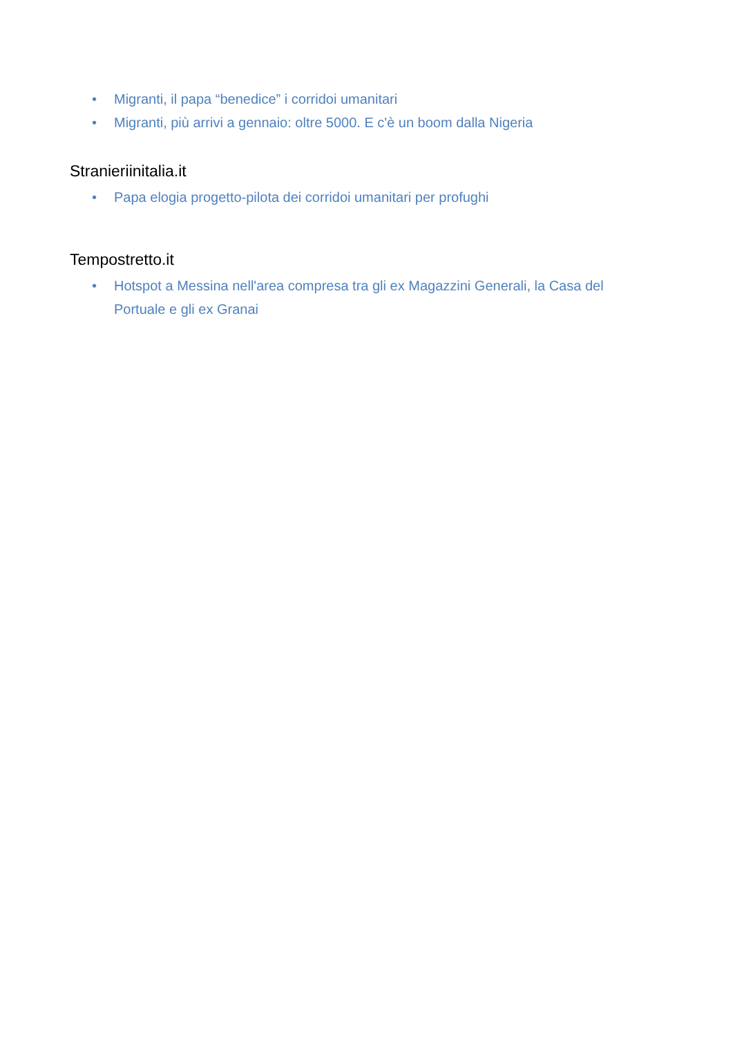• Migranti, il papa “benedice” i corridoi umanitari
• Migranti, più arrivi a gennaio: oltre 5000. E c'è un boom dalla Nigeria
Stranieriinitalia.it
• Papa elogia progetto-pilota dei corridoi umanitari per profughi
Tempostretto.it
• Hotspot a Messina nell'area compresa tra gli ex Magazzini Generali, la Casa del Portuale e gli ex Granai